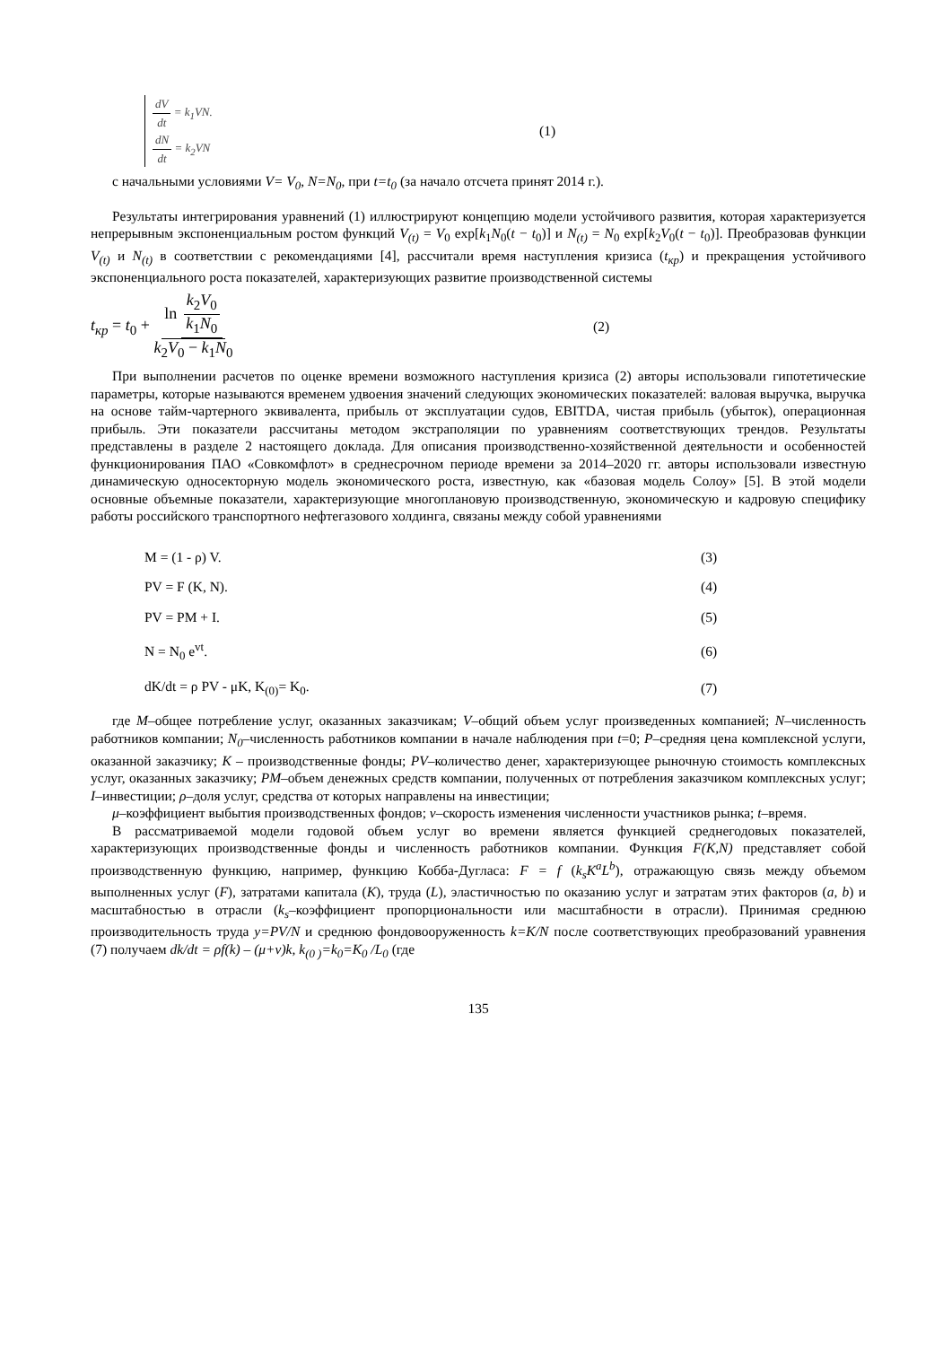dV dt = k<sub>1</sub>VN.
dN dt = k<sub>2</sub>VN
(1)
с начальными условиями V= V<sub>0</sub>, N=N<sub>0</sub>, при t=t<sub>0</sub> (за начало отсчета принят 2014 г.).
Результаты интегрирования уравнений (1) иллюстрируют концепцию модели устойчивого развития, которая характеризуется непрерывным экспоненциальным ростом функций V<sub>(t)</sub> = V<sub>0</sub> exp[k<sub>1</sub>N<sub>0</sub>(t − t<sub>0</sub>)] и N<sub>(t)</sub> = N<sub>0</sub> exp[k<sub>2</sub>V<sub>0</sub>(t − t<sub>0</sub>)]. Преобразовав функции V<sub>(t)</sub> и N<sub>(t)</sub> в соответствии с рекомендациями [4], рассчитали время наступления кризиса (t<sub>кр</sub>) и прекращения устойчивого экспоненциального роста показателей, характеризующих развитие производственной системы
t<sub>кр</sub> = t<sub>0</sub> + ln k<sub>2</sub>V<sub>0</sub> k<sub>1</sub>N<sub>0</sub> k<sub>2</sub>V<sub>0</sub> − k<sub>1</sub>N<sub>0</sub>
(2)
При выполнении расчетов по оценке времени возможного наступления кризиса (2) авторы использовали гипотетические параметры, которые называются временем удвоения значений следующих экономических показателей: валовая выручка, выручка на основе тайм-чартерного эквивалента, прибыль от эксплуатации судов, EBITDA, чистая прибыль (убыток), операционная прибыль. Эти показатели рассчитаны методом экстраполяции по уравнениям соответствующих трендов. Результаты представлены в разделе 2 настоящего доклада. Для описания производственно-хозяйственной деятельности и особенностей функционирования ПАО «Совкомфлот» в среднесрочном периоде времени за 2014–2020 гг. авторы использовали известную динамическую односекторную модель экономического роста, известную, как «базовая модель Солоу» [5]. В этой модели основные объемные показатели, характеризующие многоплановую производственную, экономическую и кадровую специфику работы российского транспортного нефтегазового холдинга, связаны между собой уравнениями
M = (1 - ρ) V. (3)
PV = F (K, N). (4)
PV = PM + I. (5)
N = N<sub>0</sub> e<sup>vt</sup>. (6)
dK/dt = ρ PV - μK, K<sub>(0)</sub>= K<sub>0</sub>. (7)
где M–общее потребление услуг, оказанных заказчикам; V–общий объем услуг произведенных компанией; N–численность работников компании; N<sub>0</sub>–численность работников компании в начале наблюдения при t=0; P–средняя цена комплексной услуги, оказанной заказчику; K – производственные фонды; PV–количество денег, характеризующее рыночную стоимость комплексных услуг, оказанных заказчику; PM–объем денежных средств компании, полученных от потребления заказчиком комплексных услуг; I–инвестиции; ρ–доля услуг, средства от которых направлены на инвестиции;
μ–коэффициент выбытия производственных фондов; v–скорость изменения численности участников рынка; t–время.
В рассматриваемой модели годовой объем услуг во времени является функцией среднегодовых показателей, характеризующих производственные фонды и численность работников компании. Функция F(K,N) представляет собой производственную функцию, например, функцию Кобба-Дугласа: F = f (k<sub>s</sub>K<sup>a</sup>L<sup>b</sup>), отражающую связь между объемом выполненных услуг (F), затратами капитала (K), труда (L), эластичностью по оказанию услуг и затратам этих факторов (a, b) и масштабностью в отрасли (k<sub>s</sub>–коэффициент пропорциональности или масштабности в отрасли). Принимая среднюю производительность труда y=PV/N и среднюю фондовооруженность k=K/N после соответствующих преобразований уравнения (7) получаем dk/dt = ρf(k) – (μ+v)k, k<sub>(0 )</sub>=k<sub>0</sub>=K<sub>0</sub> /L<sub>0</sub> (где
135